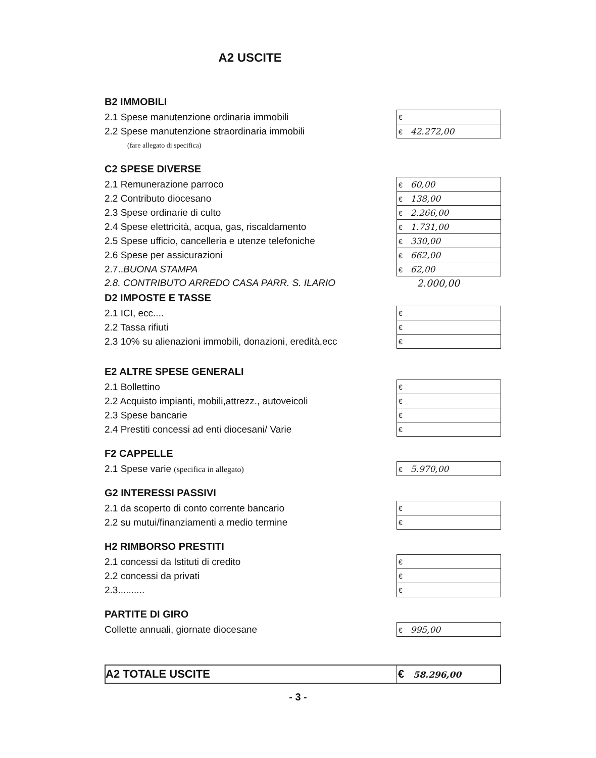A2 USCITE
B2 IMMOBILI
| 2.1 Spese manutenzione ordinaria immobili | € |
| 2.2 Spese manutenzione straordinaria immobili | € 42.272,00 |
| (fare allegato di specifica) | |
C2 SPESE DIVERSE
| 2.1 Remunerazione parroco | € 60,00 |
| 2.2 Contributo diocesano | € 138,00 |
| 2.3 Spese ordinarie di culto | € 2.266,00 |
| 2.4 Spese elettricità, acqua, gas, riscaldamento | € 1.731,00 |
| 2.5 Spese ufficio, cancelleria e utenze telefoniche | € 330,00 |
| 2.6 Spese per assicurazioni | € 662,00 |
| 2.7.. BUONA STAMPA | € 62,00 |
| 2.8. CONTRIBUTO ARREDO CASA PARR. S. ILARIO | 2.000,00 |
D2 IMPOSTE E TASSE
| 2.1 ICI, ecc.... | € |
| 2.2 Tassa rifiuti | € |
| 2.3 10% su alienazioni immobili, donazioni, eredità,ecc | € |
E2 ALTRE SPESE GENERALI
| 2.1 Bollettino | € |
| 2.2 Acquisto impianti, mobili,attrezz., autoveicoli | € |
| 2.3 Spese bancarie | € |
| 2.4 Prestiti concessi ad enti diocesani/ Varie | € |
F2 CAPPELLE
| 2.1 Spese varie (specifica in allegato) | € 5.970,00 |
G2 INTERESSI PASSIVI
| 2.1 da scoperto di conto corrente bancario | € |
| 2.2 su mutui/finanziamenti a medio termine | € |
H2 RIMBORSO PRESTITI
| 2.1 concessi da Istituti di credito | € |
| 2.2 concessi da privati | € |
| 2.3.......... | € |
PARTITE DI GIRO
| Collette annuali, giornate diocesane | € 995,00 |
| A2 TOTALE USCITE | € 58.296,00 |
- 3 -